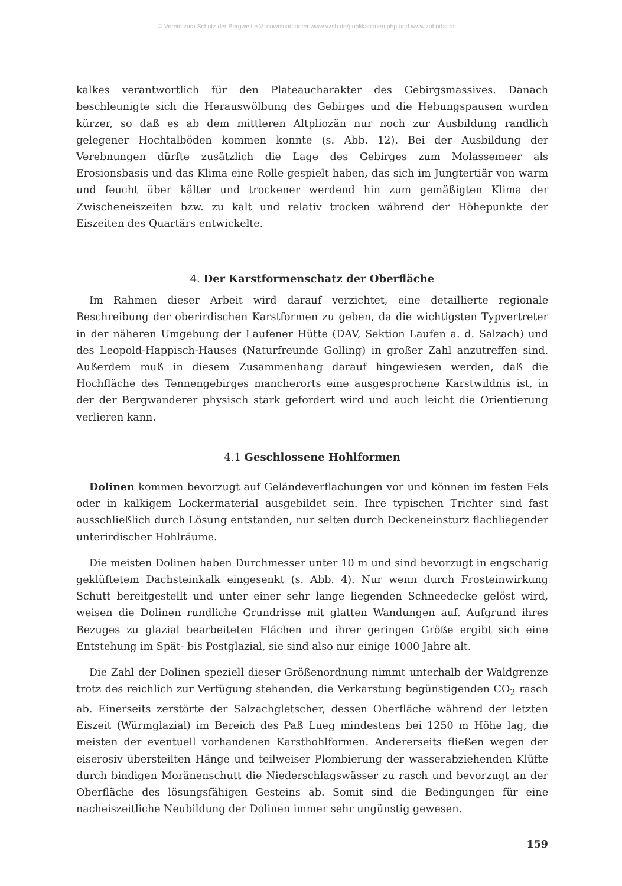© Verein zum Schutz der Bergwelt e.V. download unter www.vzsb.de/publikationen.php und www.zobodat.at
kalkes verantwortlich für den Plateaucharakter des Gebirgsmassives. Danach beschleunigte sich die Herauswölbung des Gebirges und die Hebungspausen wurden kürzer, so daß es ab dem mittleren Altpliozän nur noch zur Ausbildung randlich gelegener Hochtalböden kommen konnte (s. Abb. 12). Bei der Ausbildung der Verebnungen dürfte zusätzlich die Lage des Gebirges zum Molassemeer als Erosionsbasis und das Klima eine Rolle gespielt haben, das sich im Jungtertiär von warm und feucht über kälter und trockener werdend hin zum gemäßigten Klima der Zwischeneiszeiten bzw. zu kalt und relativ trocken während der Höhepunkte der Eiszeiten des Quartärs entwickelte.
4. Der Karstformenschatz der Oberfläche
Im Rahmen dieser Arbeit wird darauf verzichtet, eine detaillierte regionale Beschreibung der oberirdischen Karstformen zu geben, da die wichtigsten Typvertreter in der näheren Umgebung der Laufener Hütte (DAV, Sektion Laufen a. d. Salzach) und des Leopold-Happisch-Hauses (Naturfreunde Golling) in großer Zahl anzutreffen sind. Außerdem muß in diesem Zusammenhang darauf hingewiesen werden, daß die Hochfläche des Tennengebirges mancherorts eine ausgesprochene Karstwildnis ist, in der der Bergwanderer physisch stark gefordert wird und auch leicht die Orientierung verlieren kann.
4.1 Geschlossene Hohlformen
Dolinen kommen bevorzugt auf Geländeverflachungen vor und können im festen Fels oder in kalkigem Lockermaterial ausgebildet sein. Ihre typischen Trichter sind fast ausschließlich durch Lösung entstanden, nur selten durch Deckeneinsturz flachliegender unterirdischer Hohlräume.
Die meisten Dolinen haben Durchmesser unter 10 m und sind bevorzugt in engscharig geklüftetem Dachsteinkalk eingesenkt (s. Abb. 4). Nur wenn durch Frosteinwirkung Schutt bereitgestellt und unter einer sehr lange liegenden Schneedecke gelöst wird, weisen die Dolinen rundliche Grundrisse mit glatten Wandungen auf. Aufgrund ihres Bezuges zu glazial bearbeiteten Flächen und ihrer geringen Größe ergibt sich eine Entstehung im Spät- bis Postglazial, sie sind also nur einige 1000 Jahre alt.
Die Zahl der Dolinen speziell dieser Größenordnung nimmt unterhalb der Waldgrenze trotz des reichlich zur Verfügung stehenden, die Verkarstung begünstigenden CO<sub>2</sub> rasch ab. Einerseits zerstörte der Salzachgletscher, dessen Oberfläche während der letzten Eiszeit (Würmglazial) im Bereich des Paß Lueg mindestens bei 1250 m Höhe lag, die meisten der eventuell vorhandenen Karsthohlformen. Andererseits fließen wegen der eiserosiv übersteilten Hänge und teilweiser Plombierung der wasserabziehenden Klüfte durch bindigen Moränenschutt die Niederschlagswässer zu rasch und bevorzugt an der Oberfläche des lösungsfähigen Gesteins ab. Somit sind die Bedingungen für eine nacheiszeitliche Neubildung der Dolinen immer sehr ungünstig gewesen.
159